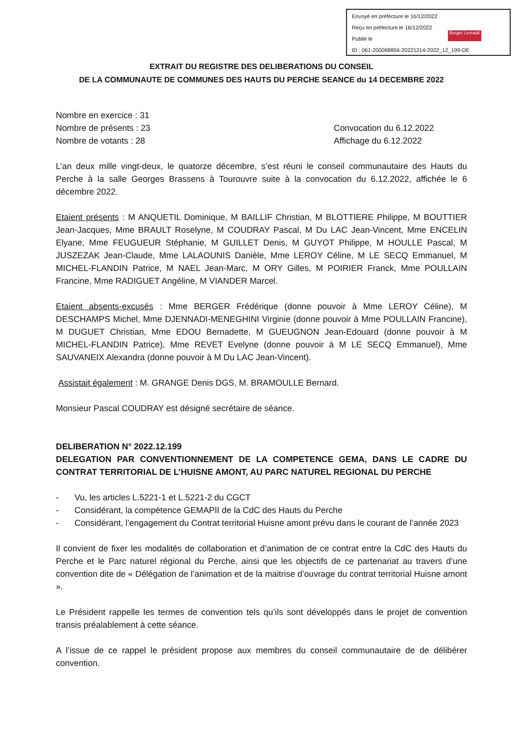Envoyé en préfecture le 16/12/2022
Reçu en préfecture le 16/12/2022
Publié le
ID : 061-200068856-20221214-2022_12_199-DE
Berger Levrault
EXTRAIT DU REGISTRE DES DELIBERATIONS DU CONSEIL
DE LA COMMUNAUTE DE COMMUNES DES HAUTS DU PERCHE SEANCE du 14 DECEMBRE 2022
Nombre en exercice : 31
Nombre de présents : 23 Convocation du 6.12.2022
Nombre de votants : 28 Affichage du 6.12.2022
L’an deux mille vingt-deux, le quatorze décembre, s’est réuni le conseil communautaire des Hauts du Perche à la salle Georges Brassens à Tourouvre suite à la convocation du 6.12.2022, affichée le 6 décembre 2022.
Etaient présents : M ANQUETIL Dominique, M BAILLIF Christian, M BLOTTIERE Philippe, M BOUTTIER Jean-Jacques, Mme BRAULT Roselyne, M COUDRAY Pascal, M Du LAC Jean-Vincent, Mme ENCELIN Elyane, Mme FEUGUEUR Stéphanie, M GUILLET Denis, M GUYOT Philippe, M HOULLE Pascal, M JUSZEZAK Jean-Claude, Mme LALAOUNIS Danièle, Mme LEROY Céline, M LE SECQ Emmanuel, M MICHEL-FLANDIN Patrice, M NAEL Jean-Marc, M ORY Gilles, M POIRIER Franck, Mme POULLAIN Francine, Mme RADIGUET Angéline, M VIANDER Marcel.
Etaient absents-excusés : Mme BERGER Frédérique (donne pouvoir à Mme LEROY Céline), M DESCHAMPS Michel, Mme DJENNADI-MENEGHINI Virginie (donne pouvoir à Mme POULLAIN Francine), M DUGUET Christian, Mme EDOU Bernadette, M GUEUGNON Jean-Edouard (donne pouvoir à M MICHEL-FLANDIN Patrice), Mme REVET Evelyne (donne pouvoir à M LE SECQ Emmanuel), Mme SAUVANEIX Alexandra (donne pouvoir à M Du LAC Jean-Vincent).
Assistait également : M. GRANGE Denis DGS, M. BRAMOULLE Bernard.
Monsieur Pascal COUDRAY est désigné secrétaire de séance.
DELIBERATION N° 2022.12.199
DELEGATION PAR CONVENTIONNEMENT DE LA COMPETENCE GEMA, DANS LE CADRE DU CONTRAT TERRITORIAL DE L’HUISNE AMONT, AU PARC NATUREL REGIONAL DU PERCHE
- Vu, les articles L.5221-1 et L.5221-2 du CGCT
- Considérant, la compétence GEMAPII de la CdC des Hauts du Perche
- Considérant, l’engagement du Contrat territorial Huisne amont prévu dans le courant de l’année 2023
Il convient de fixer les modalités de collaboration et d’animation de ce contrat entre la CdC des Hauts du Perche et le Parc naturel régional du Perche, ainsi que les objectifs de ce partenariat au travers d’une convention dite de « Délégation de l’animation et de la maitrise d’ouvrage du contrat territorial Huisne amont ».
Le Président rappelle les termes de convention tels qu’ils sont développés dans le projet de convention transis préalablement à cette séance.
A l’issue de ce rappel le président propose aux membres du conseil communautaire de de délibérer convention.